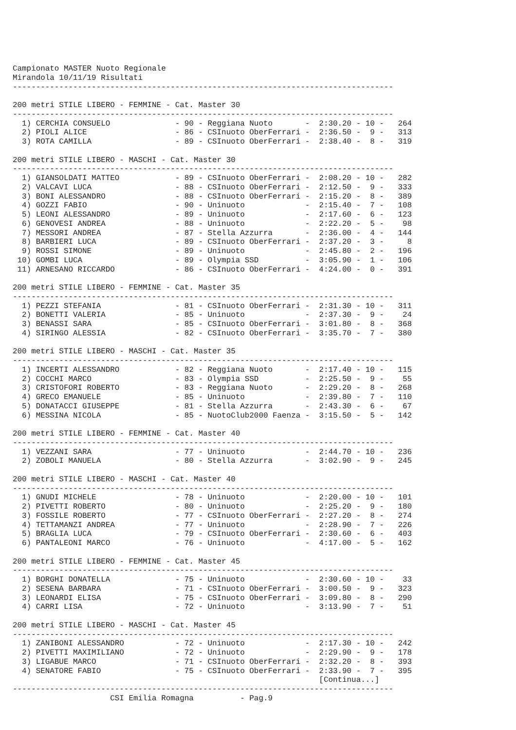Campionato MASTER Nuoto Regionale
Mirandola 10/11/19 Risultati
----------------------------------------------------------------------------------

200 metri STILE LIBERO - FEMMINE - Cat. Master 30
----------------------------------------------------------------------------------
  1) CERCHIA CONSUELO              - 90 - Reggiana Nuoto       -  2:30.20 - 10 -   264
  2) PIOLI ALICE                   - 86 - CSInuoto OberFerrari -  2:36.50 -  9 -   313
  3) ROTA CAMILLA                  - 89 - CSInuoto OberFerrari -  2:38.40 -  8 -   319

200 metri STILE LIBERO - MASCHI - Cat. Master 30
----------------------------------------------------------------------------------
  1) GIANSOLDATI MATTEO            - 89 - CSInuoto OberFerrari -  2:08.20 - 10 -   282
  2) VALCAVI LUCA                  - 88 - CSInuoto OberFerrari -  2:12.50 -  9 -   333
  3) BONI ALESSANDRO               - 88 - CSInuoto OberFerrari -  2:15.20 -  8 -   389
  4) GOZZI FABIO                   - 90 - Uninuoto             -  2:15.40 -  7 -   108
  5) LEONI ALESSANDRO              - 89 - Uninuoto             -  2:17.60 -  6 -   123
  6) GENOVESI ANDREA               - 88 - Uninuoto             -  2:22.20 -  5 -    98
  7) MESSORI ANDREA                - 87 - Stella Azzurra       -  2:36.00 -  4 -   144
  8) BARBIERI LUCA                 - 89 - CSInuoto OberFerrari -  2:37.20 -  3 -     8
  9) ROSSI SIMONE                  - 89 - Uninuoto             -  2:45.80 -  2 -   196
 10) GOMBI LUCA                    - 89 - Olympia SSD          -  3:05.90 -  1 -   106
 11) ARNESANO RICCARDO             - 86 - CSInuoto OberFerrari -  4:24.00 -  0 -   391

200 metri STILE LIBERO - FEMMINE - Cat. Master 35
----------------------------------------------------------------------------------
  1) PEZZI STEFANIA                - 81 - CSInuoto OberFerrari -  2:31.30 - 10 -   311
  2) BONETTI VALERIA               - 85 - Uninuoto             -  2:37.30 -  9 -    24
  3) BENASSI SARA                  - 85 - CSInuoto OberFerrari -  3:01.80 -  8 -   368
  4) SIRINGO ALESSIA               - 82 - CSInuoto OberFerrari -  3:35.70 -  7 -   380

200 metri STILE LIBERO - MASCHI - Cat. Master 35
----------------------------------------------------------------------------------
  1) INCERTI ALESSANDRO            - 82 - Reggiana Nuoto       -  2:17.40 - 10 -   115
  2) COCCHI MARCO                  - 83 - Olympia SSD          -  2:25.50 -  9 -    55
  3) CRISTOFORI ROBERTO            - 83 - Reggiana Nuoto       -  2:29.20 -  8 -   268
  4) GRECO EMANUELE                - 85 - Uninuoto             -  2:39.80 -  7 -   110
  5) DONATACCI GIUSEPPE            - 81 - Stella Azzurra       -  2:43.30 -  6 -    67
  6) MESSINA NICOLA                - 85 - NuotoClub2000 Faenza -  3:15.50 -  5 -   142

200 metri STILE LIBERO - FEMMINE - Cat. Master 40
----------------------------------------------------------------------------------
  1) VEZZANI SARA                  - 77 - Uninuoto             -  2:44.70 - 10 -   236
  2) ZOBOLI MANUELA                - 80 - Stella Azzurra       -  3:02.90 -  9 -   245

200 metri STILE LIBERO - MASCHI - Cat. Master 40
----------------------------------------------------------------------------------
  1) GNUDI MICHELE                 - 78 - Uninuoto             -  2:20.00 - 10 -   101
  2) PIVETTI ROBERTO               - 80 - Uninuoto             -  2:25.20 -  9 -   180
  3) FOSSILE ROBERTO               - 77 - CSInuoto OberFerrari -  2:27.20 -  8 -   274
  4) TETTAMANZI ANDREA             - 77 - Uninuoto             -  2:28.90 -  7 -   226
  5) BRAGLIA LUCA                  - 79 - CSInuoto OberFerrari -  2:30.60 -  6 -   403
  6) PANTALEONI MARCO              - 76 - Uninuoto             -  4:17.00 -  5 -   162

200 metri STILE LIBERO - FEMMINE - Cat. Master 45
----------------------------------------------------------------------------------
  1) BORGHI DONATELLA              - 75 - Uninuoto             -  2:30.60 - 10 -    33
  2) SESENA BARBARA                - 71 - CSInuoto OberFerrari -  3:00.50 -  9 -   323
  3) LEONARDI ELISA                - 75 - CSInuoto OberFerrari -  3:09.80 -  8 -   290
  4) CARRI LISA                    - 72 - Uninuoto             -  3:13.90 -  7 -    51

200 metri STILE LIBERO - MASCHI - Cat. Master 45
----------------------------------------------------------------------------------
  1) ZANIBONI ALESSANDRO           - 72 - Uninuoto             -  2:17.30 - 10 -   242
  2) PIVETTI MAXIMILIANO           - 72 - Uninuoto             -  2:29.90 -  9 -   178
  3) LIGABUE MARCO                 - 71 - CSInuoto OberFerrari -  2:32.20 -  8 -   393
  4) SENATORE FABIO                - 75 - CSInuoto OberFerrari -  2:33.90 -  7 -   395
                                                                  [Continua...]
----------------------------------------------------------------------------------
                     CSI Emilia Romagna          - Pag.9